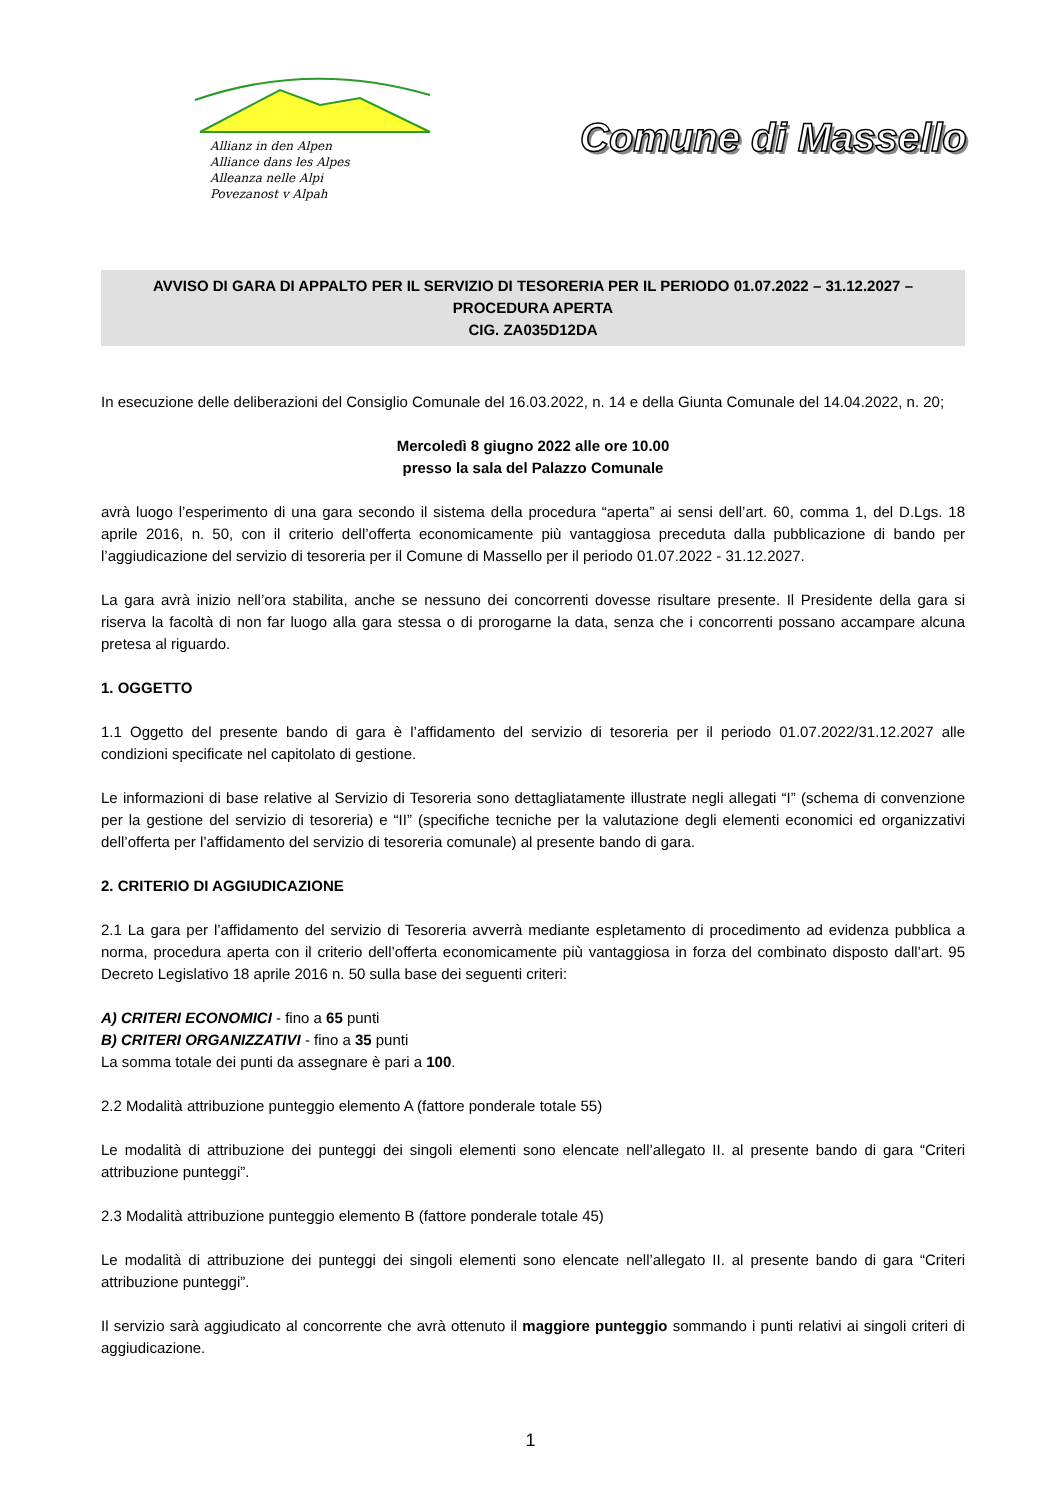Allianz in den Alpen
Alliance dans les Alpes
Alleanza nelle Alpi
Povezanost v Alpah
Comune di Massello
AVVISO DI GARA DI APPALTO PER IL SERVIZIO DI TESORERIA PER IL PERIODO 01.07.2022 – 31.12.2027 –
PROCEDURA APERTA
CIG. ZA035D12DA
In esecuzione delle deliberazioni del Consiglio Comunale del 16.03.2022, n. 14 e della Giunta Comunale del 14.04.2022, n. 20;
Mercoledì 8 giugno 2022 alle ore 10.00
presso la sala del Palazzo Comunale
avrà luogo l’esperimento di una gara secondo il sistema della procedura “aperta” ai sensi dell’art. 60, comma 1, del D.Lgs. 18 aprile 2016, n. 50, con il criterio dell’offerta economicamente più vantaggiosa preceduta dalla pubblicazione di bando per l’aggiudicazione del servizio di tesoreria per il Comune di Massello per il periodo 01.07.2022 - 31.12.2027.
La gara avrà inizio nell’ora stabilita, anche se nessuno dei concorrenti dovesse risultare presente. Il Presidente della gara si riserva la facoltà di non far luogo alla gara stessa o di prorogarne la data, senza che i concorrenti possano accampare alcuna pretesa al riguardo.
1. OGGETTO
1.1 Oggetto del presente bando di gara è l’affidamento del servizio di tesoreria per il periodo 01.07.2022/31.12.2027 alle condizioni specificate nel capitolato di gestione.
Le informazioni di base relative al Servizio di Tesoreria sono dettagliatamente illustrate negli allegati “I” (schema di convenzione per la gestione del servizio di tesoreria) e “II” (specifiche tecniche per la valutazione degli elementi economici ed organizzativi dell’offerta per l’affidamento del servizio di tesoreria comunale) al presente bando di gara.
2. CRITERIO DI AGGIUDICAZIONE
2.1 La gara per l’affidamento del servizio di Tesoreria avverrà mediante espletamento di procedimento ad evidenza pubblica a norma, procedura aperta con il criterio dell’offerta economicamente più vantaggiosa in forza del combinato disposto dall’art. 95 Decreto Legislativo 18 aprile 2016 n. 50 sulla base dei seguenti criteri:
A) CRITERI ECONOMICI - fino a 65 punti
B) CRITERI ORGANIZZATIVI - fino a 35 punti
La somma totale dei punti da assegnare è pari a 100.
2.2 Modalità attribuzione punteggio elemento A (fattore ponderale totale 55)
Le modalità di attribuzione dei punteggi dei singoli elementi sono elencate nell’allegato II. al presente bando di gara “Criteri attribuzione punteggi”.
2.3 Modalità attribuzione punteggio elemento B (fattore ponderale totale 45)
Le modalità di attribuzione dei punteggi dei singoli elementi sono elencate nell’allegato II. al presente bando di gara “Criteri attribuzione punteggi”.
Il servizio sarà aggiudicato al concorrente che avrà ottenuto il maggiore punteggio sommando i punti relativi ai singoli criteri di aggiudicazione.
1